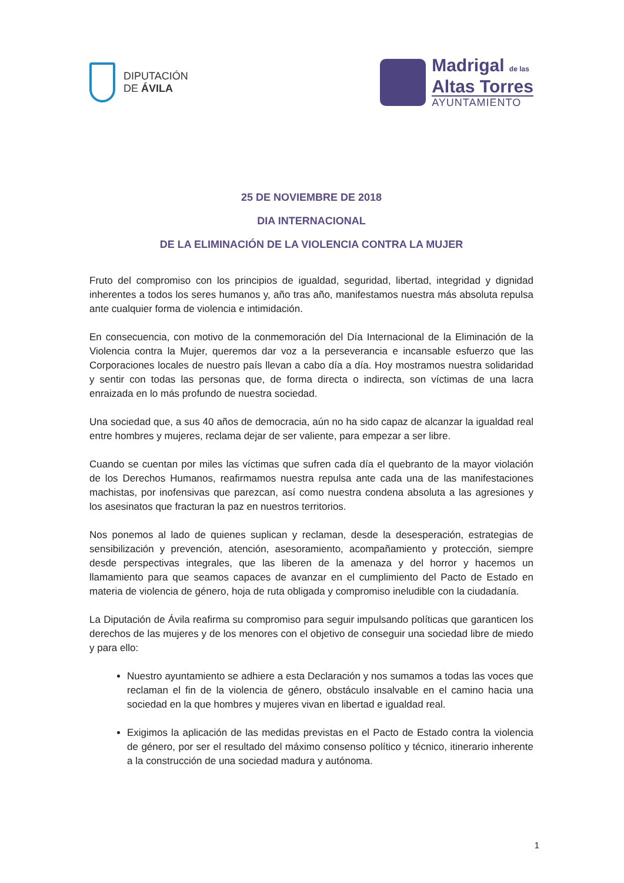DIPUTACIÓN
DE ÁVILA
Madrigal de las
Altas Torres
AYUNTAMIENTO
25 DE NOVIEMBRE DE 2018
DIA INTERNACIONAL
DE LA ELIMINACIÓN DE LA VIOLENCIA CONTRA LA MUJER
Fruto del compromiso con los principios de igualdad, seguridad, libertad, integridad y dignidad inherentes a todos los seres humanos y, año tras año, manifestamos nuestra más absoluta repulsa ante cualquier forma de violencia e intimidación.
En consecuencia, con motivo de la conmemoración del Día Internacional de la Eliminación de la Violencia contra la Mujer, queremos dar voz a la perseverancia e incansable esfuerzo que las Corporaciones locales de nuestro país llevan a cabo día a día. Hoy mostramos nuestra solidaridad y sentir con todas las personas que, de forma directa o indirecta, son víctimas de una lacra enraizada en lo más profundo de nuestra sociedad.
Una sociedad que, a sus 40 años de democracia, aún no ha sido capaz de alcanzar la igualdad real entre hombres y mujeres, reclama dejar de ser valiente, para empezar a ser libre.
Cuando se cuentan por miles las víctimas que sufren cada día el quebranto de la mayor violación de los Derechos Humanos, reafirmamos nuestra repulsa ante cada una de las manifestaciones machistas, por inofensivas que parezcan, así como nuestra condena absoluta a las agresiones y los asesinatos que fracturan la paz en nuestros territorios.
Nos ponemos al lado de quienes suplican y reclaman, desde la desesperación, estrategias de sensibilización y prevención, atención, asesoramiento, acompañamiento y protección, siempre desde perspectivas integrales, que las liberen de la amenaza y del horror y hacemos un llamamiento para que seamos capaces de avanzar en el cumplimiento del Pacto de Estado en materia de violencia de género, hoja de ruta obligada y compromiso ineludible con la ciudadanía.
La Diputación de Ávila reafirma su compromiso para seguir impulsando políticas que garanticen los derechos de las mujeres y de los menores con el objetivo de conseguir una sociedad libre de miedo y para ello:
Nuestro ayuntamiento se adhiere a esta Declaración y nos sumamos a todas las voces que reclaman el fin de la violencia de género, obstáculo insalvable en el camino hacia una sociedad en la que hombres y mujeres vivan en libertad e igualdad real.
Exigimos la aplicación de las medidas previstas en el Pacto de Estado contra la violencia de género, por ser el resultado del máximo consenso político y técnico, itinerario inherente a la construcción de una sociedad madura y autónoma.
1